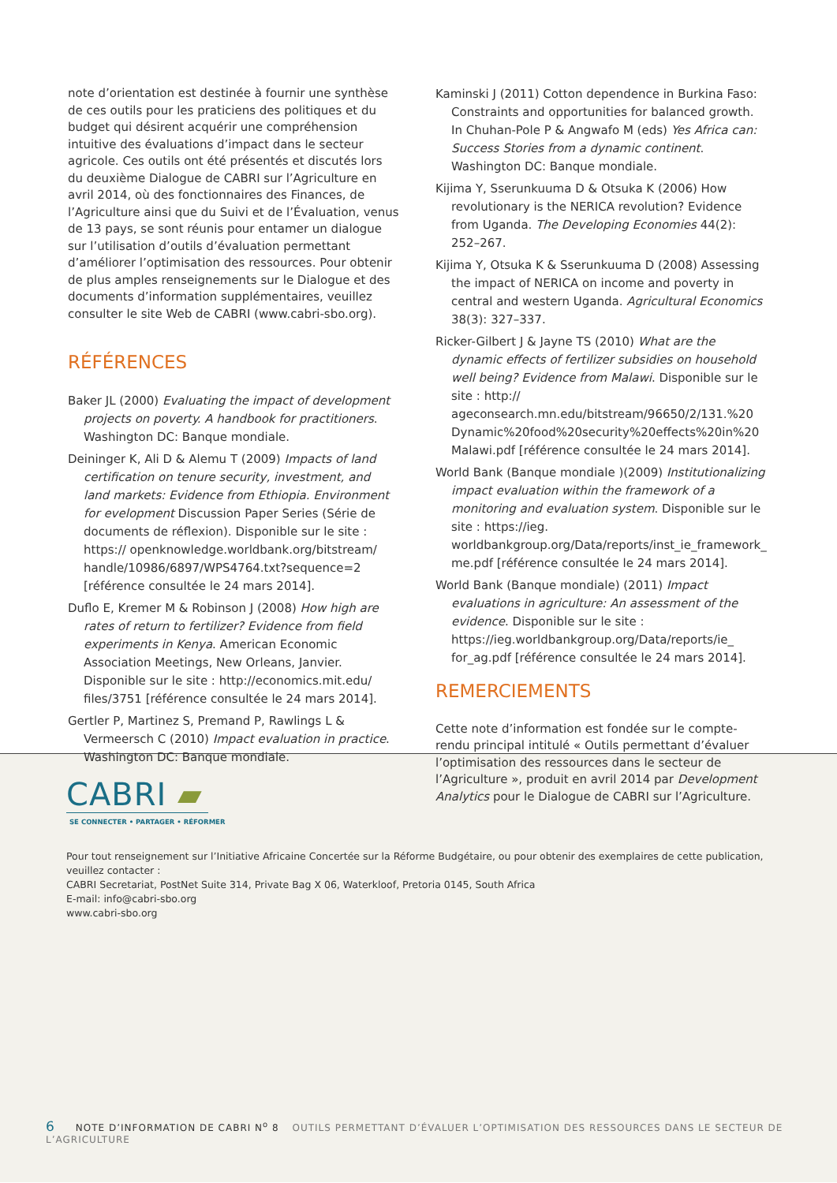note d’orientation est destinée à fournir une synthèse de ces outils pour les praticiens des politiques et du budget qui désirent acquérir une compréhension intuitive des évaluations d’impact dans le secteur agricole. Ces outils ont été présentés et discutés lors du deuxième Dialogue de CABRI sur l’Agriculture en avril 2014, où des fonctionnaires des Finances, de l’Agriculture ainsi que du Suivi et de l’Évaluation, venus de 13 pays, se sont réunis pour entamer un dialogue sur l’utilisation d’outils d’évaluation permettant d’améliorer l’optimisation des ressources. Pour obtenir de plus amples renseignements sur le Dialogue et des documents d’information supplémentaires, veuillez consulter le site Web de CABRI (www.cabri-sbo.org).
RÉFÉRENCES
Baker JL (2000) Evaluating the impact of development projects on poverty. A handbook for practitioners. Washington DC: Banque mondiale.
Deininger K, Ali D & Alemu T (2009) Impacts of land certification on tenure security, investment, and land markets: Evidence from Ethiopia. Environment for evelopment Discussion Paper Series (Série de documents de réflexion). Disponible sur le site : https:// openknowledge.worldbank.org/bitstream/ handle/10986/6897/WPS4764.txt?sequence=2 [référence consultée le 24 mars 2014].
Duflo E, Kremer M & Robinson J (2008) How high are rates of return to fertilizer? Evidence from field experiments in Kenya. American Economic Association Meetings, New Orleans, Janvier. Disponible sur le site : http://economics.mit.edu/ files/3751 [référence consultée le 24 mars 2014].
Gertler P, Martinez S, Premand P, Rawlings L & Vermeersch C (2010) Impact evaluation in practice. Washington DC: Banque mondiale.
Kaminski J (2011) Cotton dependence in Burkina Faso: Constraints and opportunities for balanced growth. In Chuhan-Pole P & Angwafo M (eds) Yes Africa can: Success Stories from a dynamic continent. Washington DC: Banque mondiale.
Kijima Y, Sserunkuuma D & Otsuka K (2006) How revolutionary is the NERICA revolution? Evidence from Uganda. The Developing Economies 44(2): 252–267.
Kijima Y, Otsuka K & Sserunkuuma D (2008) Assessing the impact of NERICA on income and poverty in central and western Uganda. Agricultural Economics 38(3): 327–337.
Ricker-Gilbert J & Jayne TS (2010) What are the dynamic effects of fertilizer subsidies on household well being? Evidence from Malawi. Disponible sur le site : http:// ageconsearch.mn.edu/bitstream/96650/2/131.%20 Dynamic%20food%20security%20effects%20in%20 Malawi.pdf [référence consultée le 24 mars 2014].
World Bank (Banque mondiale )(2009) Institutionalizing impact evaluation within the framework of a monitoring and evaluation system. Disponible sur le site : https://ieg. worldbankgroup.org/Data/reports/inst_ie_framework_ me.pdf [référence consultée le 24 mars 2014].
World Bank (Banque mondiale) (2011) Impact evaluations in agriculture: An assessment of the evidence. Disponible sur le site : https://ieg.worldbankgroup.org/Data/reports/ie_ for_ag.pdf [référence consultée le 24 mars 2014].
REMERCIEMENTS
Cette note d’information est fondée sur le compte-rendu principal intitulé « Outils permettant d’évaluer l’optimisation des ressources dans le secteur de l’Agriculture », produit en avril 2014 par Development Analytics pour le Dialogue de CABRI sur l’Agriculture.
CABRI ▰
SE CONNECTER • PARTAGER • RÉFORMER
Pour tout renseignement sur l’Initiative Africaine Concertée sur la Réforme Budgétaire, ou pour obtenir des exemplaires de cette publication, veuillez contacter :
CABRI Secretariat, PostNet Suite 314, Private Bag X 06, Waterkloof, Pretoria 0145, South Africa
E-mail: info@cabri-sbo.org
www.cabri-sbo.org
6 NOTE D’INFORMATION DE CABRI N<sup>o</sup> 8 OUTILS PERMETTANT D’ÉVALUER L’OPTIMISATION DES RESSOURCES DANS LE SECTEUR DE L’AGRICULTURE